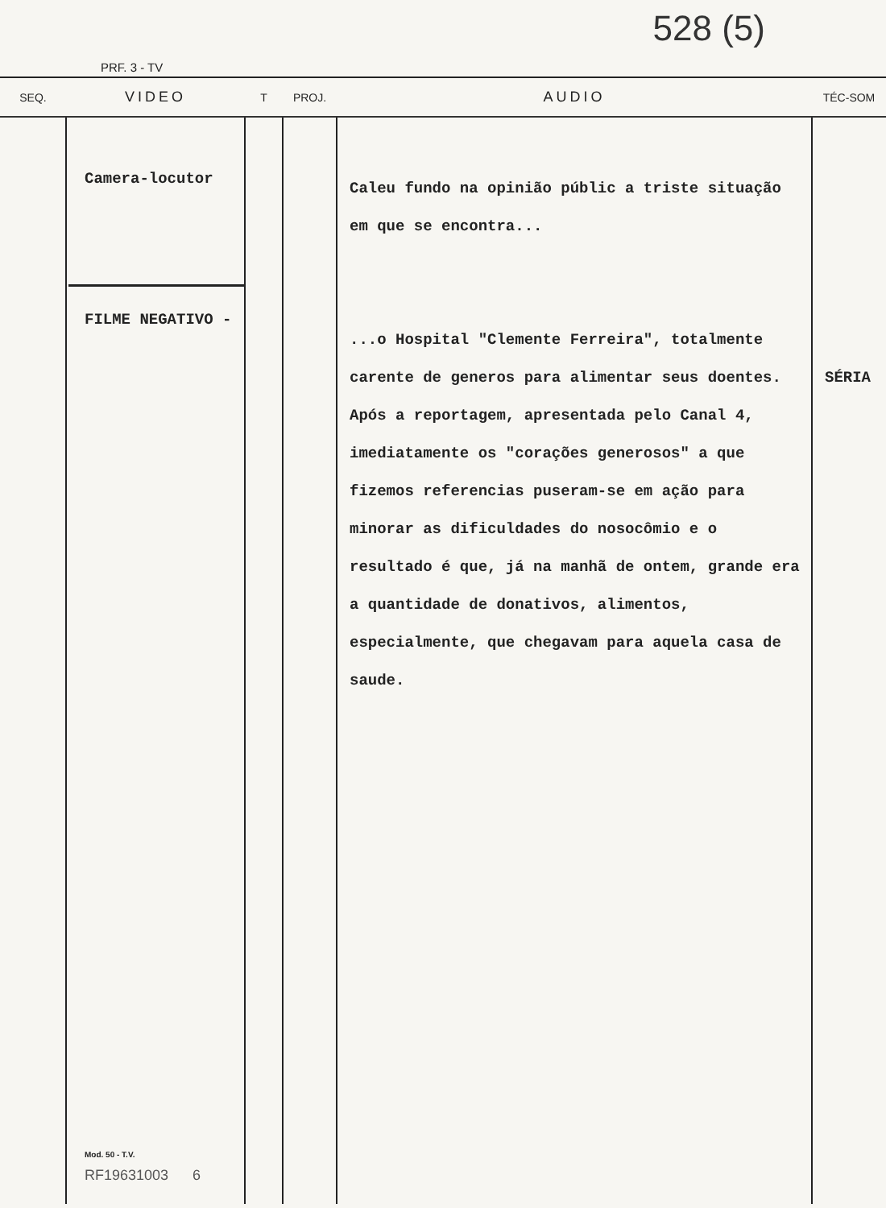PRF. 3 - TV
528 (5)
| SEQ. | VIDEO | T | PROJ. | AUDIO | TÉC-SOM |
| --- | --- | --- | --- | --- | --- |
| | Camera-locutor FILME NEGATIVO - Mod. 50 - T.V. RF19631003 6 | | | Caleu fundo na opinião públic a triste situação em que se encontra... ...o Hospital "Clemente Ferreira", totalmente carente de generos para alimentar seus doentes. Após a reportagem, apresentada pelo Canal 4, imediatamente os "corações generosos" a que fizemos referencias puseram-se em ação para minorar as dificuldades do nosocômio e o resultado é que, já na manhã de ontem, grande era a quantidade de donativos, alimentos, especialmente, que chegavam para aquela casa de saude. | SÉRIA |